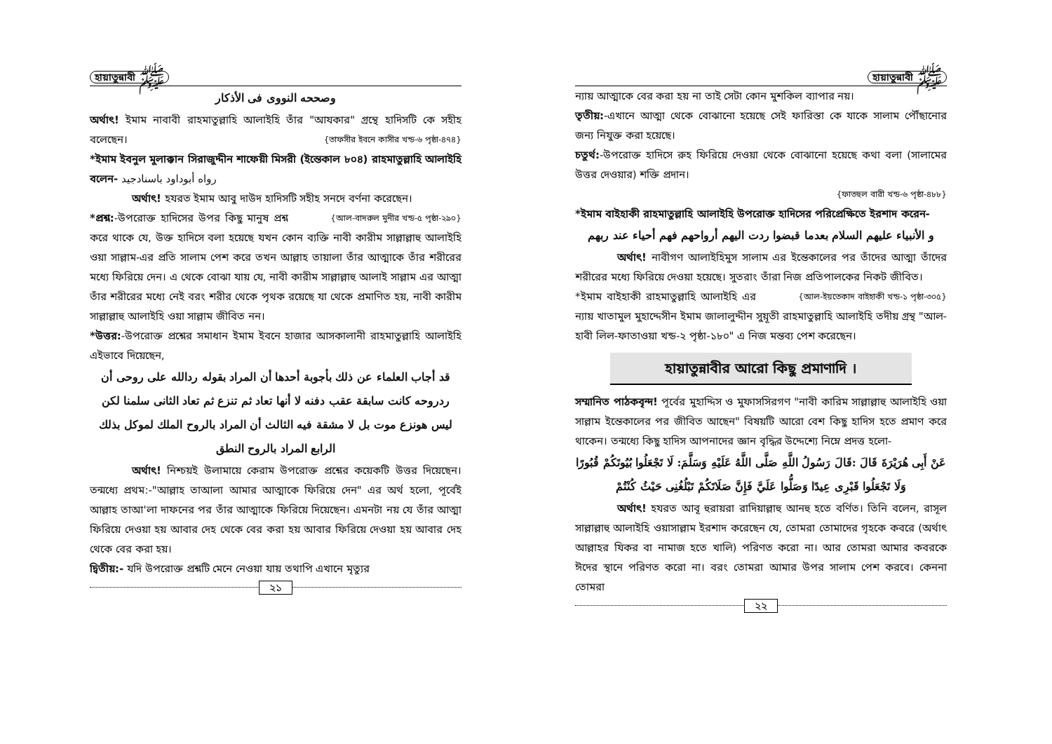হায়াতুন্নাবী ﷺ
وصححه النووی فی الأذکار
অর্থাৎ! ইমাম নাবাবী রাহমাতুল্লাহি আলাইহি তাঁর "আযকার" গ্রন্থে হাদিসটি কে সহীহ বলেছেন। {তাফসীর ইবনে কাসীর খন্ড-৬ পৃষ্ঠা-৪৭৪}
*ইমাম ইবনুল মুলাক্কান সিরাজুদ্দীন শাফেয়ী মিসরী (ইন্তেকাল ৮০৪) রাহমাতুল্লাহি আলাইহি বলেন- رواه أبوداود باسنادجيد
অর্থাৎ! হযরত ইমাম আবু দাউদ হাদিসটি সহীহ সনদে বর্ণনা করেছেন। {আল-বাদরুল মুনীর খন্ড-৫ পৃষ্ঠা-২৯০}
*প্রশ্ন:-উপরোক্ত হাদিসের উপর কিছু মানুষ প্রশ্ন করে থাকে যে, উক্ত হাদিসে বলা হয়েছে যখন কোন ব্যক্তি নাবী কারীম সাল্লাল্লাহু আলাইহি ওয়া সাল্লাম-এর প্রতি সালাম পেশ করে তখন আল্লাহ তায়ালা তাঁর আত্মাকে তাঁর শরীরের মধ্যে ফিরিয়ে দেন। এ থেকে বোঝা যায় যে, নাবী কারীম সাল্লাল্লাহু আলাই সাল্লাম এর আত্মা তাঁর শরীরের মধ্যে নেই বরং শরীর থেকে পৃথক রয়েছে যা থেকে প্রমাণিত হয়, নাবী কারীম সাল্লাল্লাহু আলাইহি ওয়া সাল্লাম জীবিত নন।
*উত্তর:-উপরোক্ত প্রশ্নের সমাধান ইমাম ইবনে হাজার আসকালানী রাহমাতুল্লাহি আলাইহি এইভাবে দিয়েছেন,
قد أجاب العلماء عن ذلك بأجوبة أحدها أن المراد بقوله ردالله على روحی أن ردروحه كانت سابقة عقب دفنه لا أنها تعاد ثم تنزع ثم تعاد الثانی سلمنا لكن ليس هونزع موت بل لا مشقة فيه الثالث أن المراد بالروح الملك لموكل بذلك الرابع المراد بالروح النطق
অর্থাৎ! নিশ্চয়ই উলামায়ে কেরাম উপরোক্ত প্রশ্নের কয়েকটি উত্তর দিয়েছেন। তন্মধ্যে প্রথম:-"আল্লাহ তাআলা আমার আত্মাকে ফিরিয়ে দেন" এর অর্থ হলো, পূর্বেই আল্লাহ তাআ'লা দাফনের পর তাঁর আত্মাকে ফিরিয়ে দিয়েছেন। এমনটা নয় যে তাঁর আত্মা ফিরিয়ে দেওয়া হয় আবার দেহ থেকে বের করা হয় আবার ফিরিয়ে দেওয়া হয় আবার দেহ থেকে বের করা হয়।
দ্বিতীয়:- যদি উপরোক্ত প্রশ্নটি মেনে নেওয়া যায় তথাপি এখানে মৃত্যুর
২১
হায়াতুন্নাবী ﷺ
ন্যায় আত্মাকে বের করা হয় না তাই সেটা কোন মুশকিল ব্যাপার নয়।
তৃতীয়:-এখানে আত্মা থেকে বোঝানো হয়েছে সেই ফারিস্তা কে যাকে সালাম পৌঁছানোর জন্য নিযুক্ত করা হয়েছে।
চতুর্থ:-উপরোক্ত হাদিসে রুহ ফিরিয়ে দেওয়া থেকে বোঝানো হয়েছে কথা বলা (সালামের উত্তর দেওয়ার) শক্তি প্রদান।
{ফাতহুল বারী খন্ড-৬ পৃষ্ঠা-৪৮৮}
*ইমাম বাইহাকী রাহমাতুল্লাহি আলাইহি উপরোক্ত হাদিসের পরিপ্রেক্ষিতে ইরশাদ করেন-
و الأنبياء عليهم السلام بعدما قبضوا ردت اليهم أرواحهم فهم أحياء عند ربهم
অর্থাৎ! নাবীগণ আলাইহিমুস সালাম এর ইন্তেকালের পর তাঁদের আত্মা তাঁদের শরীরের মধ্যে ফিরিয়ে দেওয়া হয়েছে। সুতরাং তাঁরা নিজ প্রতিপালকের নিকট জীবিত। {আল-ইয়তেকাদ বাইহাকী খন্ড-১ পৃষ্ঠা-৩০৫}
*ইমাম বাইহাকী রাহমাতুল্লাহি আলাইহি এর ন্যায় খাতামুল মুহাদ্দেসীন ইমাম জালালুদ্দীন সুয়ূতী রাহমাতুল্লাহি আলাইহি তদীয় গ্রন্থ "আল-হাবী লিল-ফাতাওয়া খন্ড-২ পৃষ্ঠা-১৮০" এ নিজ মন্তব্য পেশ করেছেন।
হায়াতুন্নাবীর আরো কিছু প্রমাণাদি ।
সম্মানিত পাঠকবৃন্দ! পূর্বের মুহাদ্দিস ও মুফাসসিরগণ "নাবী কারিম সাল্লাল্লাহু আলাইহি ওয়া সাল্লাম ইন্তেকালের পর জীবিত আছেন" বিষয়টি আরো বেশ কিছু হাদিস হতে প্রমাণ করে থাকেন। তন্মধ্যে কিছু হাদিস আপনাদের জ্ঞান বৃদ্ধির উদ্দেশ্যে নিম্নে প্রদত্ত হলো-
عَنْ أَبِی هُرَيْرَةَ قَالَ :قَالَ رَسُولُ اللَّهِ صَلَّى اللَّهُ عَلَيْهِ وَسَلَّمَ: لَا تَجْعَلُوا بُيُوتَكُمْ قُبُورًا وَلَا تَجْعَلُوا قَبْرِی عِيدًا وَصَلُّوا عَلَيَّ فَإِنَّ صَلَاتَكُمْ تَبْلُغُنِی حَيْثُ كُنْتُمْ
অর্থাৎ! হযরত আবূ হুরায়রা রাদিয়াল্লাহু আনহু হতে বর্ণিত। তিনি বলেন, রাসূল সাল্লাল্লাহু আলাইহি ওয়াসাল্লাম ইরশাদ করেছেন যে, তোমরা তোমাদের গৃহকে কবরে (অর্থাৎ আল্লাহর যিকর বা নামাজ হতে খালি) পরিণত করো না। আর তোমরা আমার কবরকে ঈদের স্থানে পরিণত করো না। বরং তোমরা আমার উপর সালাম পেশ করবে। কেননা তোমরা
২২